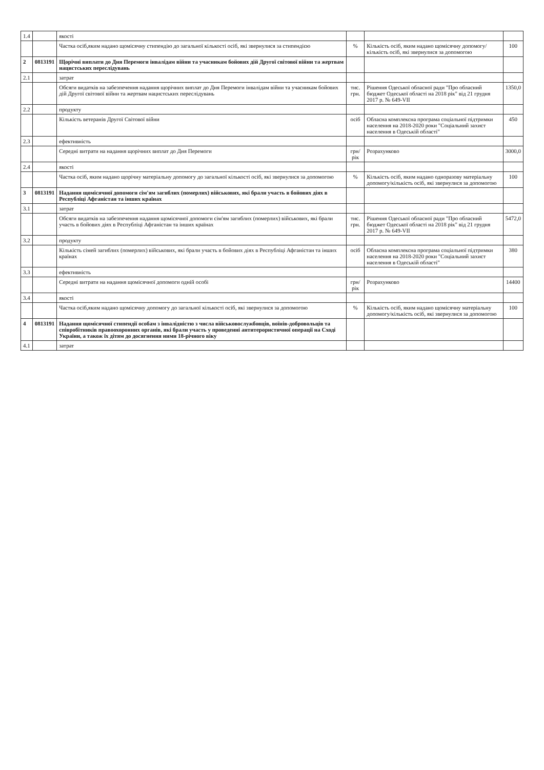| 1.4 | | якості | | | |
| | | Частка осіб,яким надано щомісячну стипендію до загальної кількості осіб, які звернулися за стипендією | % | Кількість осіб, яким надано щомісячну допомогу/кількість осіб, які звернулися за допомогою | 100 |
| 2 | 0813191 | Щорічні виплати до Дня Перемоги інвалідам війни та учасникам бойових дій Другої світової війни та жертвам нацистських переслідувань | | | |
| 2.1 | | затрат | | | |
| | | Обсяги видатків на забезпечення надання щорічних виплат до Дня Перемоги інвалідам війни та учасникам бойових дій Другої світової війни та жертвам нацистських переслідувань | тис. грн. | Рішення Одеської обласної ради "Про обласний бюджет Одеської області на 2018 рік" від 21 грудня 2017 р. № 649-VII | 1350,0 |
| 2.2 | | продукту | | | |
| | | Кількість ветеранів Другої Світової війни | осіб | Обласна комплексна програма соціальної підтримки населення на 2018-2020 роки "Соціальний захист населення в Одеській області" | 450 |
| 2.3 | | ефективність | | | |
| | | Середні витрати на надання щорічних виплат до Дня Перемоги | грн/рік | Розрахунково | 3000,0 |
| 2.4 | | якості | | | |
| | | Частка осіб, яким надано щорічну матеріальну допомогу до загальної кількості осіб, які звернулися за допомогою | % | Кількість осіб, яким надано одноразову матеріальну допомогу/кількість осіб, які звернулися за допомогою | 100 |
| 3 | 0813191 | Надання щомісячної допомоги сім'ям загиблих (померлих) військових, які брали участь в бойових діях в Республіці Афганістан та інших країнах | | | |
| 3.1 | | затрат | | | |
| | | Обсяги видатків на забезпечення надання щомісячної допомоги сім'ям загиблих (померлих) військових, які брали участь в бойових діях в Республіці Афганістан та інших країнах | тис. грн. | Рішення Одеської обласної ради "Про обласний бюджет Одеської області на 2018 рік" від 21 грудня 2017 р. № 649-VII | 5472,0 |
| 3.2 | | продукту | | | |
| | | Кількість сімей загиблих (померлих) військових, які брали участь в бойових діях в Республіці Афганістан та інших країнах | осіб | Обласна комплексна програма соціальної підтримки населення на 2018-2020 роки "Соціальний захист населення в Одеській області" | 380 |
| 3.3 | | ефективність | | | |
| | | Середні витрати на надання щомісячної допомоги одній особі | грн/рік | Розрахунково | 14400 |
| 3.4 | | якості | | | |
| | | Частка осіб,яким надано щомісячну допомогу до загальної кількості осіб, які звернулися за допомогою | % | Кількість осіб, яким надано щомісячну матеріальну допомогу/кількість осіб, які звернулися за допомогою | 100 |
| 4 | 0813191 | Надання щомісячної стипендії особам з інвалідністю з числа військовослужбовців, воїнів-добровольців та співробітників правоохоронних органів, які брали участь у проведенні антитерористичної операції на Сході України, а також їх дітям до досягнення ними 18-річного віку | | | |
| 4.1 | | затрат | | | |